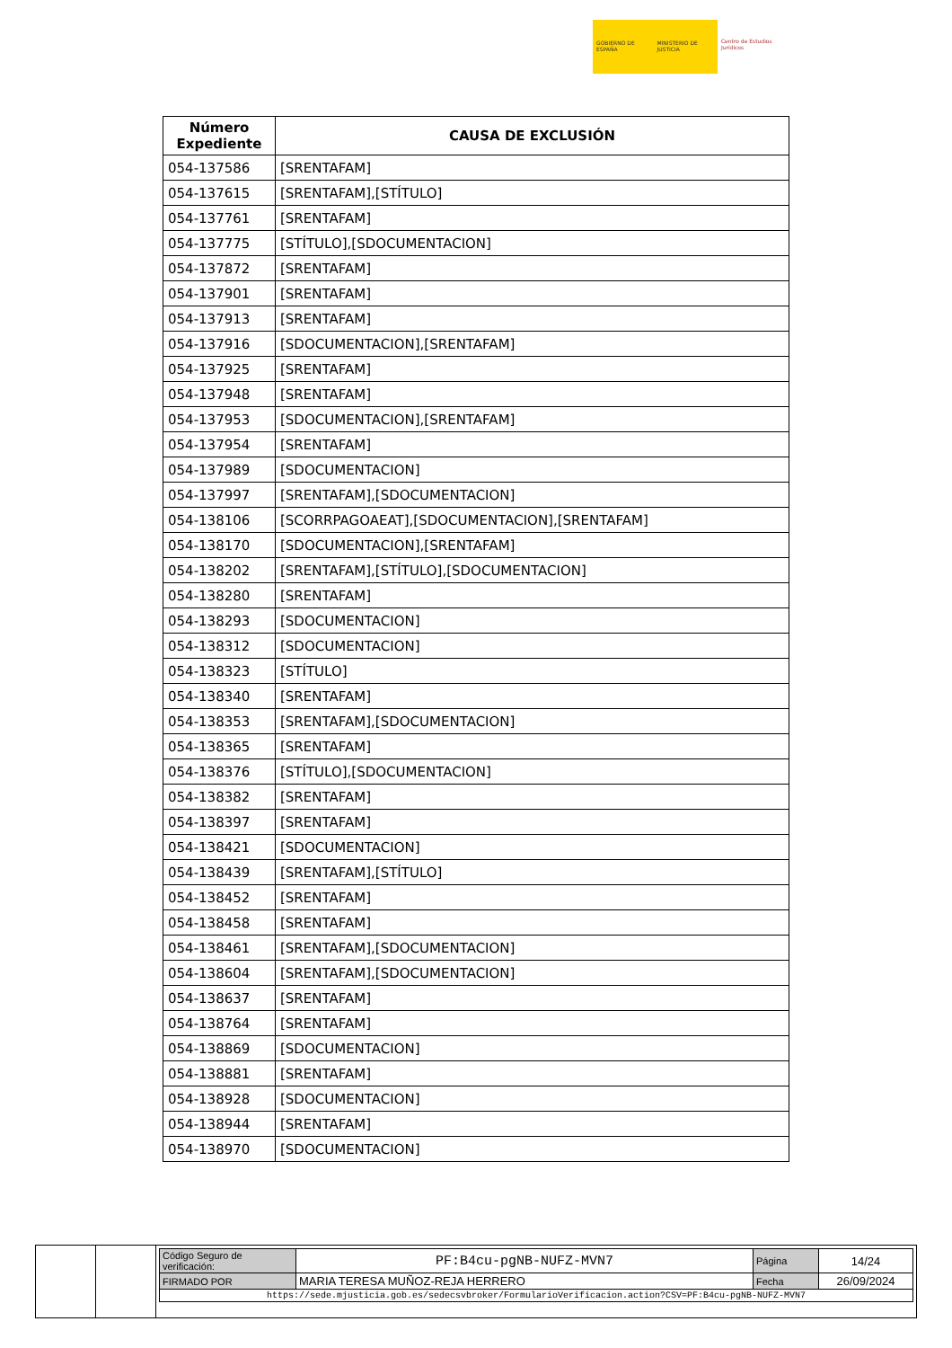GOBIERNO DE ESPAÑA MINISTERIO DE JUSTICIA Centro de Estudios Jurídicos
| Número Expediente | CAUSA DE EXCLUSIÓN |
| --- | --- |
| 054-137586 | [SRENTAFAM] |
| 054-137615 | [SRENTAFAM],[STÍTULO] |
| 054-137761 | [SRENTAFAM] |
| 054-137775 | [STÍTULO],[SDOCUMENTACION] |
| 054-137872 | [SRENTAFAM] |
| 054-137901 | [SRENTAFAM] |
| 054-137913 | [SRENTAFAM] |
| 054-137916 | [SDOCUMENTACION],[SRENTAFAM] |
| 054-137925 | [SRENTAFAM] |
| 054-137948 | [SRENTAFAM] |
| 054-137953 | [SDOCUMENTACION],[SRENTAFAM] |
| 054-137954 | [SRENTAFAM] |
| 054-137989 | [SDOCUMENTACION] |
| 054-137997 | [SRENTAFAM],[SDOCUMENTACION] |
| 054-138106 | [SCORRPAGOAEAT],[SDOCUMENTACION],[SRENTAFAM] |
| 054-138170 | [SDOCUMENTACION],[SRENTAFAM] |
| 054-138202 | [SRENTAFAM],[STÍTULO],[SDOCUMENTACION] |
| 054-138280 | [SRENTAFAM] |
| 054-138293 | [SDOCUMENTACION] |
| 054-138312 | [SDOCUMENTACION] |
| 054-138323 | [STÍTULO] |
| 054-138340 | [SRENTAFAM] |
| 054-138353 | [SRENTAFAM],[SDOCUMENTACION] |
| 054-138365 | [SRENTAFAM] |
| 054-138376 | [STÍTULO],[SDOCUMENTACION] |
| 054-138382 | [SRENTAFAM] |
| 054-138397 | [SRENTAFAM] |
| 054-138421 | [SDOCUMENTACION] |
| 054-138439 | [SRENTAFAM],[STÍTULO] |
| 054-138452 | [SRENTAFAM] |
| 054-138458 | [SRENTAFAM] |
| 054-138461 | [SRENTAFAM],[SDOCUMENTACION] |
| 054-138604 | [SRENTAFAM],[SDOCUMENTACION] |
| 054-138637 | [SRENTAFAM] |
| 054-138764 | [SRENTAFAM] |
| 054-138869 | [SDOCUMENTACION] |
| 054-138881 | [SRENTAFAM] |
| 054-138928 | [SDOCUMENTACION] |
| 054-138944 | [SRENTAFAM] |
| 054-138970 | [SDOCUMENTACION] |
| Código Seguro de verificación: | PF:B4cu-pgNB-NUFZ-MVN7 | Página | 14/24 |
| FIRMADO POR | MARIA TERESA MUÑOZ-REJA HERRERO | Fecha | 26/09/2024 |
| https://sede.mjusticia.gob.es/sedecsvbroker/FormularioVerificacion.action?CSV=PF:B4cu-pgNB-NUFZ-MVN7 | | | |